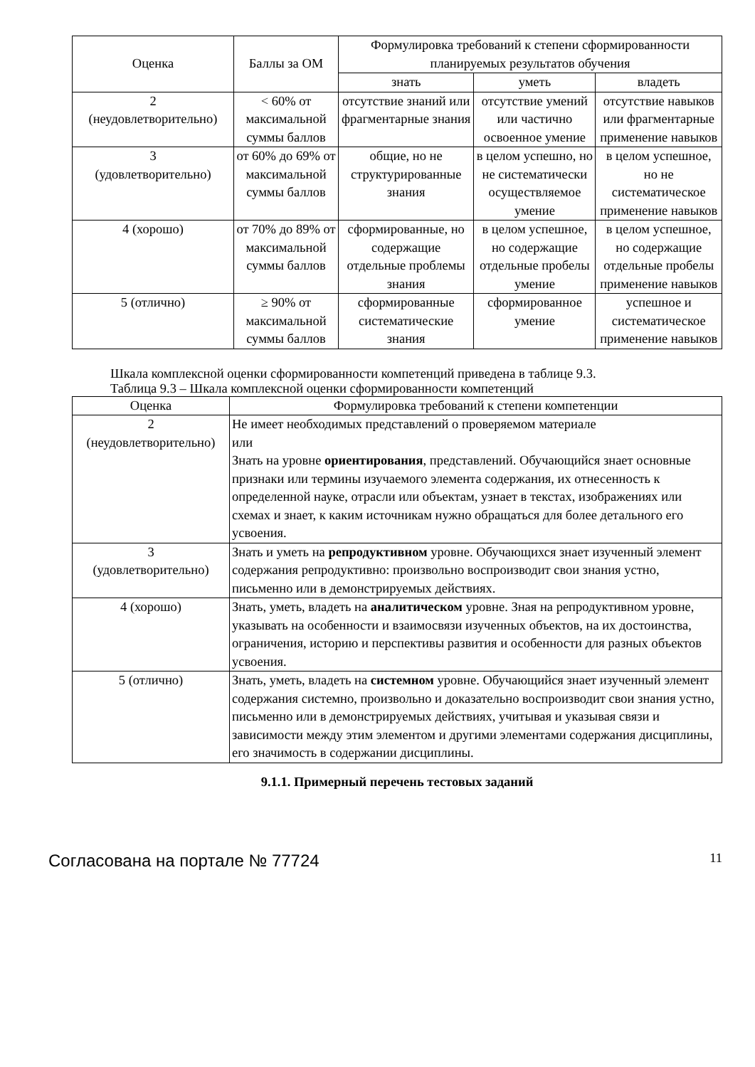| Оценка | Баллы за ОМ | Формулировка требований к степени сформированности планируемых результатов обучения | | |
| --- | --- | --- | --- | --- |
| | | знать | уметь | владеть |
| 2 (неудовлетворительно) | < 60% от максимальной суммы баллов | отсутствие знаний или фрагментарные знания | отсутствие умений или частично освоенное умение | отсутствие навыков или фрагментарные применение навыков |
| 3 (удовлетворительно) | от 60% до 69% от максимальной суммы баллов | общие, но не структурированные знания | в целом успешно, но не систематически осуществляемое умение | в целом успешное, но не систематическое применение навыков |
| 4 (хорошо) | от 70% до 89% от максимальной суммы баллов | сформированные, но содержащие отдельные проблемы знания | в целом успешное, но содержащие отдельные пробелы умение | в целом успешное, но содержащие отдельные пробелы применение навыков |
| 5 (отлично) | ≥ 90% от максимальной суммы баллов | сформированные систематические знания | сформированное умение | успешное и систематическое применение навыков |
Шкала комплексной оценки сформированности компетенций приведена в таблице 9.3.
Таблица 9.3 – Шкала комплексной оценки сформированности компетенций
| Оценка | Формулировка требований к степени компетенции |
| --- | --- |
| 2 (неудовлетворительно) | Не имеет необходимых представлений о проверяемом материале или Знать на уровне ориентирования , представлений. Обучающийся знает основные признаки или термины изучаемого элемента содержания, их отнесенность к определенной науке, отрасли или объектам, узнает в текстах, изображениях или схемах и знает, к каким источникам нужно обращаться для более детального его усвоения. |
| 3 (удовлетворительно) | Знать и уметь на репродуктивном уровне. Обучающихся знает изученный элемент содержания репродуктивно: произвольно воспроизводит свои знания устно, письменно или в демонстрируемых действиях. |
| 4 (хорошо) | Знать, уметь, владеть на аналитическом уровне. Зная на репродуктивном уровне, указывать на особенности и взаимосвязи изученных объектов, на их достоинства, ограничения, историю и перспективы развития и особенности для разных объектов усвоения. |
| 5 (отлично) | Знать, уметь, владеть на системном уровне. Обучающийся знает изученный элемент содержания системно, произвольно и доказательно воспроизводит свои знания устно, письменно или в демонстрируемых действиях, учитывая и указывая связи и зависимости между этим элементом и другими элементами содержания дисциплины, его значимость в содержании дисциплины. |
9.1.1. Примерный перечень тестовых заданий
Согласована на портале № 77724 11